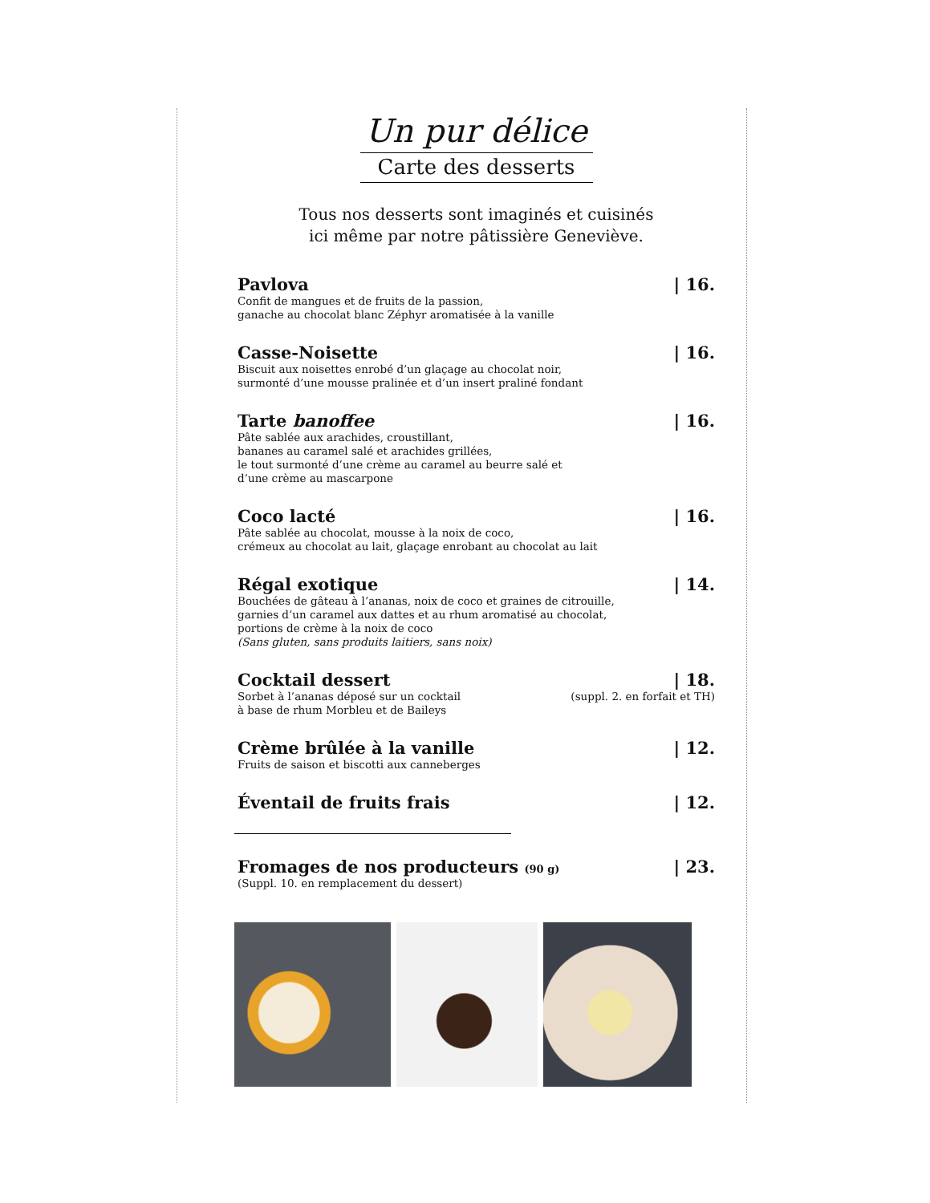Un pur délice
Carte des desserts
Tous nos desserts sont imaginés et cuisinés
ici même par notre pâtissière Geneviève.
Pavlova | 16.
Confit de mangues et de fruits de la passion,
ganache au chocolat blanc Zéphyr aromatisée à la vanille
Casse-Noisette | 16.
Biscuit aux noisettes enrobé d’un glaçage au chocolat noir,
surmonté d’une mousse pralinée et d’un insert praliné fondant
Tarte banoffee | 16.
Pâte sablée aux arachides, croustillant,
bananes au caramel salé et arachides grillées,
le tout surmonté d’une crème au caramel au beurre salé et
d’une crème au mascarpone
Coco lacté | 16.
Pâte sablée au chocolat, mousse à la noix de coco,
crémeux au chocolat au lait, glaçage enrobant au chocolat au lait
Régal exotique | 14.
Bouchées de gâteau à l’ananas, noix de coco et graines de citrouille,
garnies d’un caramel aux dattes et au rhum aromatisé au chocolat,
portions de crème à la noix de coco
(Sans gluten, sans produits laitiers, sans noix)
Cocktail dessert | 18.
Sorbet à l’ananas déposé sur un cocktail
à base de rhum Morbleu et de Baileys (suppl. 2. en forfait et TH)
Crème brûlée à la vanille | 12.
Fruits de saison et biscotti aux canneberges
Éventail de fruits frais | 12.
Fromages de nos producteurs (90 g) | 23.
(Suppl. 10. en remplacement du dessert)